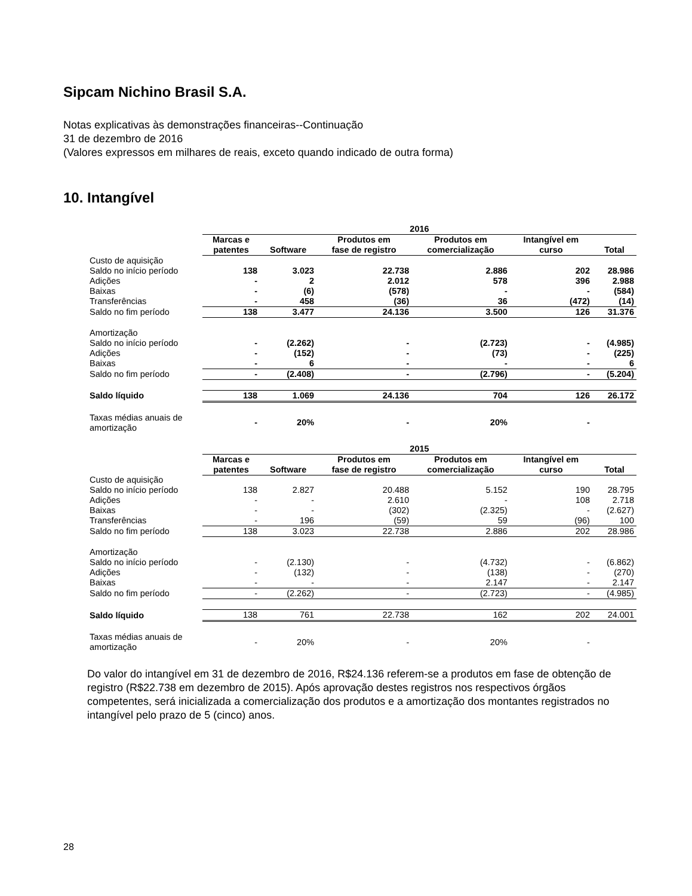Sipcam Nichino Brasil S.A.
Notas explicativas às demonstrações financeiras--Continuação
31 de dezembro de 2016
(Valores expressos em milhares de reais, exceto quando indicado de outra forma)
10. Intangível
| | 2016 | | | | | |
| | Marcas e patentes | Software | Produtos em fase de registro | Produtos em comercialização | Intangível em curso | Total |
| Custo de aquisição | | | | | | |
| Saldo no início período | 138 | 3.023 | 22.738 | 2.886 | 202 | 28.986 |
| Adições | - | 2 | 2.012 | 578 | 396 | 2.988 |
| Baixas | - | (6) | (578) | - | - | (584) |
| Transferências | - | 458 | (36) | 36 | (472) | (14) |
| Saldo no fim período | 138 | 3.477 | 24.136 | 3.500 | 126 | 31.376 |
| Amortização | | | | | | |
| Saldo no início período | - | (2.262) | - | (2.723) | - | (4.985) |
| Adições | - | (152) | - | (73) | - | (225) |
| Baixas | - | 6 | - | - | - | 6 |
| Saldo no fim período | - | (2.408) | - | (2.796) | - | (5.204) |
| Saldo líquido | 138 | 1.069 | 24.136 | 704 | 126 | 26.172 |
| Taxas médias anuais de amortização | - | 20% | - | 20% | - | |
| | 2015 | | | | | |
| | Marcas e patentes | Software | Produtos em fase de registro | Produtos em comercialização | Intangível em curso | Total |
| Custo de aquisição | | | | | | |
| Saldo no início período | 138 | 2.827 | 20.488 | 5.152 | 190 | 28.795 |
| Adições | - | - | 2.610 | - | 108 | 2.718 |
| Baixas | - | - | (302) | (2.325) | - | (2.627) |
| Transferências | - | 196 | (59) | 59 | (96) | 100 |
| Saldo no fim período | 138 | 3.023 | 22.738 | 2.886 | 202 | 28.986 |
| Amortização | | | | | | |
| Saldo no início período | - | (2.130) | - | (4.732) | - | (6.862) |
| Adições | - | (132) | - | (138) | - | (270) |
| Baixas | - | - | - | 2.147 | - | 2.147 |
| Saldo no fim período | - | (2.262) | - | (2.723) | - | (4.985) |
| Saldo líquido | 138 | 761 | 22.738 | 162 | 202 | 24.001 |
| Taxas médias anuais de amortização | - | 20% | - | 20% | - | |
Do valor do intangível em 31 de dezembro de 2016, R$24.136 referem-se a produtos em fase de obtenção de registro (R$22.738 em dezembro de 2015). Após aprovação destes registros nos respectivos órgãos competentes, será inicializada a comercialização dos produtos e a amortização dos montantes registrados no intangível pelo prazo de 5 (cinco) anos.
28